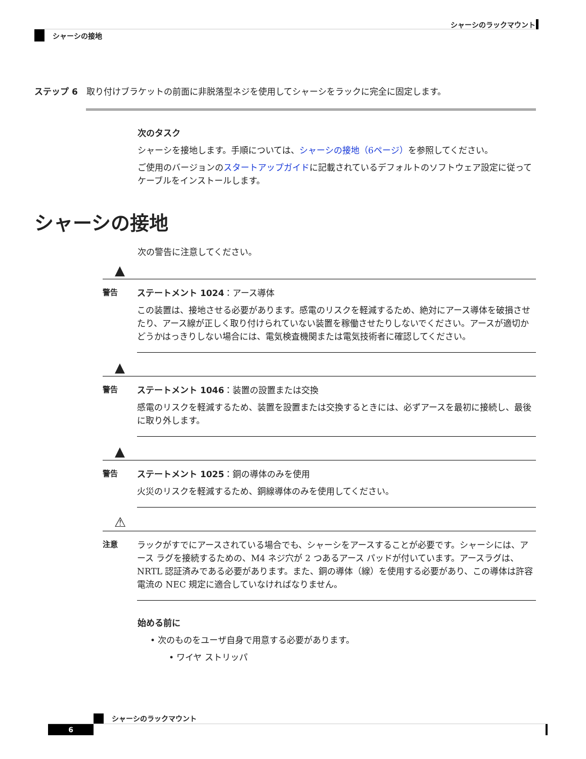シャーシのラックマウント
シャーシの接地
ステップ 6　取り付けブラケットの前面に非脱落型ネジを使用してシャーシをラックに完全に固定します。
次のタスク
シャーシを接地します。手順については、シャーシの接地（6ページ）を参照してください。
ご使用のバージョンのスタートアップガイドに記載されているデフォルトのソフトウェア設定に従ってケーブルをインストールします。
シャーシの接地
次の警告に注意してください。
▲
警告
ステートメント 1024：アース導体
この装置は、接地させる必要があります。感電のリスクを軽減するため、絶対にアース導体を破損させたり、アース線が正しく取り付けられていない装置を稼働させたりしないでください。アースが適切かどうかはっきりしない場合には、電気検査機関または電気技術者に確認してください。
▲
警告
ステートメント 1046：装置の設置または交換
感電のリスクを軽減するため、装置を設置または交換するときには、必ずアースを最初に接続し、最後に取り外します。
▲
警告
ステートメント 1025：銅の導体のみを使用
火災のリスクを軽減するため、銅線導体のみを使用してください。
⚠
注意
ラックがすでにアースされている場合でも、シャーシをアースすることが必要です。シャーシには、アース ラグを接続するための、M4 ネジ穴が 2 つあるアース パッドが付いています。アースラグは、NRTL 認証済みである必要があります。また、銅の導体（線）を使用する必要があり、この導体は許容電流の NEC 規定に適合していなければなりません。
始める前に
• 次のものをユーザ自身で用意する必要があります。
• ワイヤ ストリッパ
シャーシのラックマウント
6